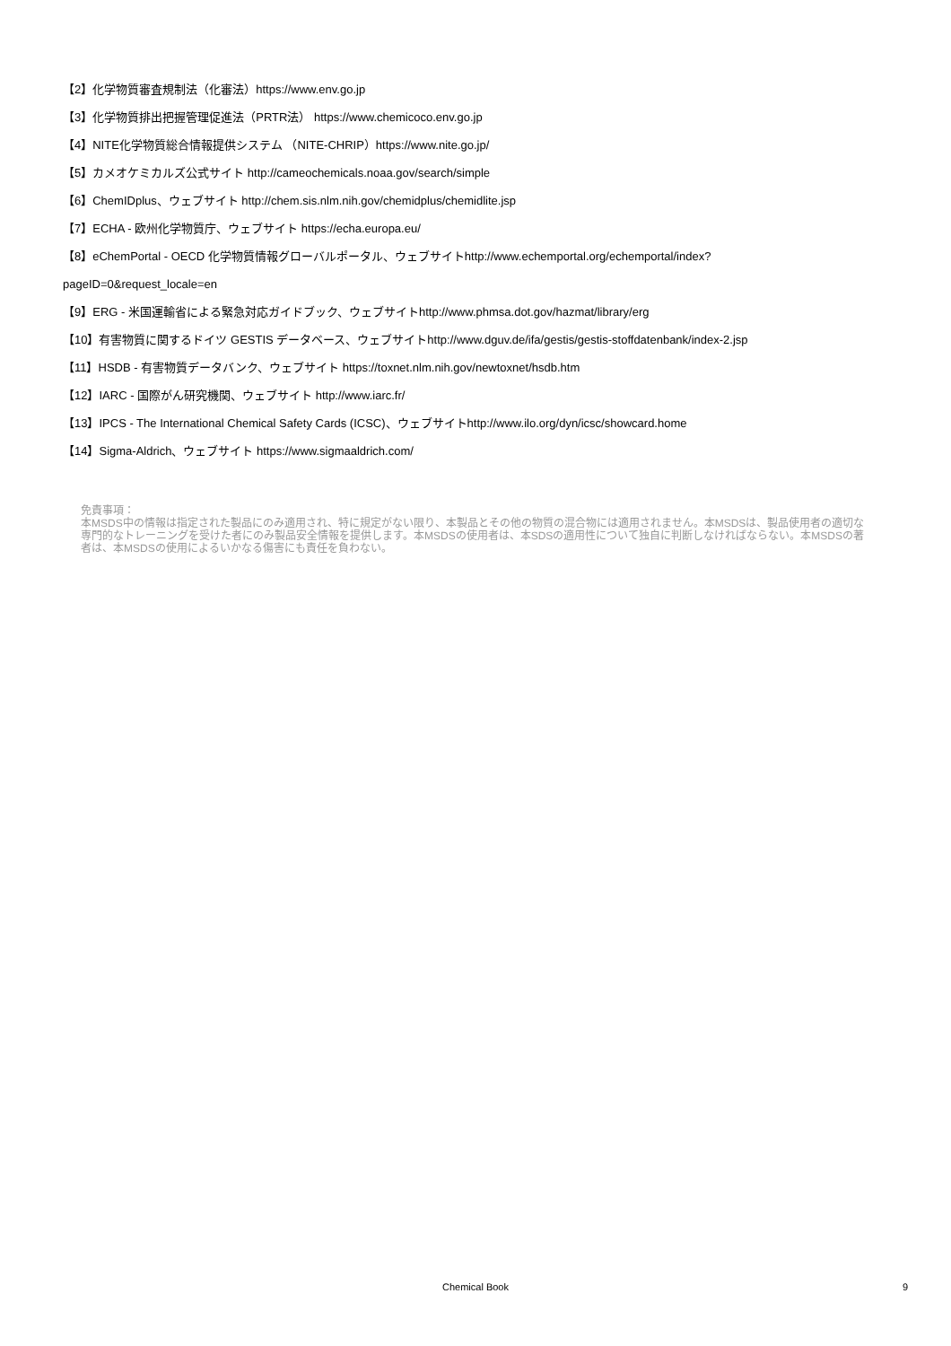【2】化学物質審査規制法（化審法）https://www.env.go.jp
【3】化学物質排出把握管理促進法（PRTR法） https://www.chemicoco.env.go.jp
【4】NITE化学物質総合情報提供システム （NITE-CHRIP）https://www.nite.go.jp/
【5】カメオケミカルズ公式サイト http://cameochemicals.noaa.gov/search/simple
【6】ChemIDplus、ウェブサイト http://chem.sis.nlm.nih.gov/chemidplus/chemidlite.jsp
【7】ECHA - 欧州化学物質庁、ウェブサイト https://echa.europa.eu/
【8】eChemPortal - OECD 化学物質情報グローバルポータル、ウェブサイトhttp://www.echemportal.org/echemportal/index?
pageID=0&request_locale=en
【9】ERG - 米国運輸省による緊急対応ガイドブック、ウェブサイトhttp://www.phmsa.dot.gov/hazmat/library/erg
【10】有害物質に関するドイツ GESTIS データベース、ウェブサイトhttp://www.dguv.de/ifa/gestis/gestis-stoffdatenbank/index-2.jsp
【11】HSDB - 有害物質データバンク、ウェブサイト https://toxnet.nlm.nih.gov/newtoxnet/hsdb.htm
【12】IARC - 国際がん研究機関、ウェブサイト http://www.iarc.fr/
【13】IPCS - The International Chemical Safety Cards (ICSC)、ウェブサイトhttp://www.ilo.org/dyn/icsc/showcard.home
【14】Sigma-Aldrich、ウェブサイト https://www.sigmaaldrich.com/
免責事項：
本MSDS中の情報は指定された製品にのみ適用され、特に規定がない限り、本製品とその他の物質の混合物には適用されません。本MSDSは、製品使用者の適切な専門的なトレーニングを受けた者にのみ製品安全情報を提供します。本MSDSの使用者は、本SDSの適用性について独自に判断しなければならない。本MSDSの著者は、本MSDSの使用によるいかなる傷害にも責任を負わない。
Chemical Book
9